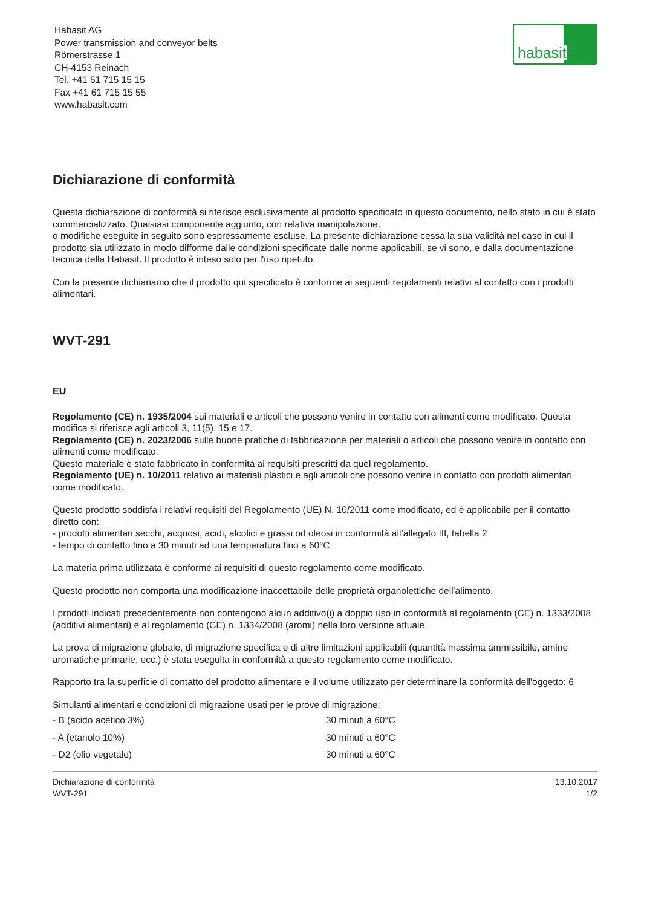habasit
Habasit AG
Power transmission and conveyor belts
Römerstrasse 1
CH-4153 Reinach
Tel. +41 61 715 15 15
Fax +41 61 715 15 55
www.habasit.com
Dichiarazione di conformità
Questa dichiarazione di conformità si riferisce esclusivamente al prodotto specificato in questo documento, nello stato in cui è stato commercializzato. Qualsiasi componente aggiunto, con relativa manipolazione,
o modifiche eseguite in seguito sono espressamente escluse. La presente dichiarazione cessa la sua validità nel caso in cui il prodotto sia utilizzato in modo difforme dalle condizioni specificate dalle norme applicabili, se vi sono, e dalla documentazione tecnica della Habasit. Il prodotto è inteso solo per l'uso ripetuto.
Con la presente dichiariamo che il prodotto qui specificato è conforme ai seguenti regolamenti relativi al contatto con i prodotti alimentari.
WVT-291
EU
Regolamento (CE) n. 1935/2004 sui materiali e articoli che possono venire in contatto con alimenti come modificato. Questa modifica si riferisce agli articoli 3, 11(5), 15 e 17.
Regolamento (CE) n. 2023/2006 sulle buone pratiche di fabbricazione per materiali o articoli che possono venire in contatto con alimenti come modificato.
Questo materiale è stato fabbricato in conformità ai requisiti prescritti da quel regolamento.
Regolamento (UE) n. 10/2011 relativo ai materiali plastici e agli articoli che possono venire in contatto con prodotti alimentari come modificato.
Questo prodotto soddisfa i relativi requisiti del Regolamento (UE) N. 10/2011 come modificato, ed è applicabile per il contatto diretto con:
- prodotti alimentari secchi, acquosi, acidi, alcolici e grassi od oleosi in conformità all’allegato III, tabella 2
- tempo di contatto fino a 30 minuti ad una temperatura fino a 60°C
La materia prima utilizzata è conforme ai requisiti di questo regolamento come modificato.
Questo prodotto non comporta una modificazione inaccettabile delle proprietà organolettiche dell'alimento.
I prodotti indicati precedentemente non contengono alcun additivo(i) a doppio uso in conformità al regolamento (CE) n. 1333/2008 (additivi alimentari) e al regolamento (CE) n. 1334/2008 (aromi) nella loro versione attuale.
La prova di migrazione globale, di migrazione specifica e di altre limitazioni applicabili (quantità massima ammissibile, amine aromatiche primarie, ecc.) è stata eseguita in conformità a questo regolamento come modificato.
Rapporto tra la superficie di contatto del prodotto alimentare e il volume utilizzato per determinare la conformità dell'oggetto: 6
Simulanti alimentari e condizioni di migrazione usati per le prove di migrazione:
| - B (acido acetico 3%) | 30 minuti a 60°C |
| - A (etanolo 10%) | 30 minuti a 60°C |
| - D2 (olio vegetale) | 30 minuti a 60°C |
Dichiarazione di conformità
WVT-291
13.10.2017
1/2